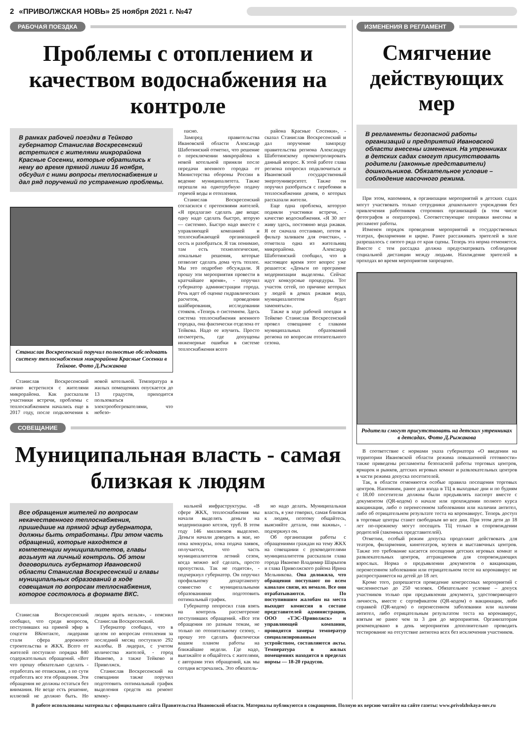2 «ПРИВОЛЖСКАЯ НОВЬ» 25 ноября 2021 г. №47
РАБОЧАЯ ПОЕЗДКА
Проблемы с отоплением и качеством водоснабжения на контроле
В рамках рабочей поездки в Тейково губернатор Станислав Воскресенский встретился с жителями микрорайона Красные Сосенки, которые обратились к нему во время прямой линии 16 ноября, обсудил с ними вопросы теплоснабжения и дал ряд поручений по устранению проблемы.
Станислав Воскресенский поручил полностью обследовать систему теплоснабжения микрорайона Красные Сосенки в Тейкове. Фото Д.Рыжакова
Станислав Воскресенский лично встретился с жителями микрорайона. Как рассказали участники встречи, проблемы с теплоснабжением начались еще в 2017 году, после подключения к новой котельной. Температура в жилых помещениях опускается до 13 градусов, приходится пользоваться электрообогревателями, что небезо-
пасно.
Зампред правительства Ивановской области Александр Шаботинский отметил, что решение о переключении микрорайона к новой котельной приняли после передачи военного городка от Министерства обороны России в ведение муниципалитета. Также перешли на однотрубную подачу горячей воды и отопления.
Станислав Воскресенский согласился с претензиями жителей. «Я предлагаю сделать две вещи: одну надо сделать быстро, вторую — системно. Быстро надо вместе с управляющей компанией и теплоснабжающей организацией сесть и разобраться. Я так понимаю, там есть технологические, локальные решения, которые позволят сделать дома чуть теплее. Мы это подробно обсуждали. Я прошу эти мероприятия провести в кратчайшее время», - поручил губернатор администрации города. Речь идет об оценке гидравлических расчетов, проведении шайбирования, исследовании стояков. «Теперь о системном. Здесь система теплоснабжения военного городка, она фактически отделена от Тейкова. Надо ее изучить. Просто посмотреть, где допущены инженерные ошибки в системе теплоснабжения всего
района Красные Сосенки», - сказал Станислав Воскресенский и дал поручение зампреду правительства региона Александру Шаботинскому проконтролировать данный вопрос. К этой работе глава региона попросил подключиться и Ивановский государственный энергоуниверситет. Также он поручил разобраться с перебоями в теплоснабжении домов, о которых рассказали жители.
Еще одна проблема, которую подняли участники встречи, - качество водоснабжения. «Я 30 лет живу здесь, постоянно вода ржавая. Я ее сначала отстаиваю, потом в фильтр заливаем для очистки», - отметила одна из жительниц микрорайона. Александр Шаботинский сообщил, что в настоящее время этот вопрос уже решается: «Деньги по программе модернизации выделены. Сейчас идут конкурсные процедуры. Тот участок сетей, по причине которых у людей в домах ржавая вода, муниципалитетом будет заменяться».
Также в ходе рабочей поездки в Тейково Станислав Воскресенский провел совещание с главами муниципальных образований региона по вопросам отопительного сезона.
СОВЕЩАНИЕ
Муниципальная власть - самая близкая к людям
Все обращения жителей по вопросам некачественного теплоснабжения, пришедшие на прямой эфир губернатора, должны быть отработаны. При этом часть обращений, которые находятся в компетенции муниципалитетов, главы возьмут на личный контроль. Об этом договорились губернатор Ивановской области Станислав Воскресенский и главы муниципальных образований в ходе совещания по вопросам теплоснабжения, которое состоялось в формате ВКС.
Станислав Воскресенский сообщил, что среди вопросов, поступивших на прямой эфир в соцсети ВКонтакте, лидерами стали сфера дорожного строительства и ЖКХ. Всего от жителей поступило порядка 840 содержательных обращений. «Вот что прошу обязательно сделать - отработать не отписками, а по сути отработать все эти обращения. Эти обращения не должны остаться без внимания. Не везде есть решение, иллюзий не должно быть. Но людям врать нельзя», - пояснил Станислав Воскресенский.
Губернатор сообщил, что в целом по вопросам отопления за последний месяц поступило 292 жалобы. В лидерах, с учетом количества жителей, - город Иваново, а также Тейково и Приволжск.
Станислав Воскресенский на совещании также поручил подготовить оптимальный график выделения средств на ремонт комму-
нальной инфраструктуры. «В сфере ЖКХ, теплоснабжения мы начали выделять деньги на модернизацию котлов, труб. В этом году 146 миллионов выделено. Деньги начали доводить в мае, но пока конкурсы, пока подача заявок, получается, что часть муниципалитетов летний сезон, когда можно всё сделать, просто пропустила. Так не годится», - подчеркнул губернатор. Он поручил профильному департаменту совместно с муниципальными образованиями подготовить оптимальный график.
Губернатор попросил глав взять на контроль рассмотрение поступивших обращений. «Все эти обращения по разным темам, не только по отопительному сезону, - прошу это сделать фактически вашим планом работы на ближайшие недели. Где надо, выезжайте и общайтесь с жителями, с авторами этих обращений, как мы сегодня встречались. Это обязатель-
но надо делать. Муниципальная власть, я уже говорил, самая близкая к людям, поэтому общайтесь, выясняйте детали, они важны», - подчеркнул он.
Об организации работы с обращениями граждан на тему ЖКХ на совещании с руководителями муниципалитетов рассказали глава города Иваново Владимир Шарыпов и глава Приволжского района Ирина Мельникова. Она доложила, что обращения поступают по всем каналам связи, их немало. Все они отрабатываются. По поступившим жалобам на места выходит комиссия в составе представителей администрации, ООО «ТЭС-Приволжск» и управляющей компании, проводятся замеры температур специализированным устройством, составляются акты. Температура в жилых помещениях находится в пределах нормы — 18-20 градусов.
ИЗМЕНЕНИЯ В РЕГЛАМЕНТ
Смягчение действующих мер
В регламенты безопасной работы организаций и предприятий Ивановской области внесены изменения. На утренниках в детских садах смогут присутствовать родители (законные представители) дошкольников. Обязательное условие – соблюдение масочного режима.
При этом, напомним, в организации мероприятий в детских садах могут участвовать только сотрудники дошкольного учреждения без привлечения работников сторонних организаций (в том числе фотографов и операторов). Соответствующие поправки внесены в регламент работы.
Изменен порядок проведения мероприятий в государственных театрах, филармонии и цирке. Ранее рассаживать зрителей в зале разрешалось с пятого ряда от края сцены. Теперь эта норма отменяется. Вместе с тем рассадка должна предусматривать соблюдение социальной дистанции между людьми. Нахождение зрителей в проходах во время мероприятия запрещено.
Родители смогут присутствовать на детских утренниках в детсадах. Фото Д.Рыжакова
В соответствие с нормами указа губернатора «О введении на территории Ивановской области режима повышенной готовности» также приведены регламенты безопасной работы торговых центров, ярмарок и рынков, детских игровых комнат и развлекательных центров в части режима допуска посетителей.
Так, в области отменяются особые правила посещения торговых центров. Напомним, ранее для входа в ТЦ в выходные дни и по будням с 18.00 посетители должны были предъявлять паспорт вместе с документом (QR-кодом) о начале или прохождении полного курса вакцинации, либо о перенесенном заболевании или наличии антител, либо об отрицательном результате теста на коронавирус. Теперь доступ в торговые центры станет свободным во все дни. При этом дети до 18 лет по-прежнему могут посещать ТЦ только в сопровождении родителей (законных представителей).
Отметим, особый режим допуска продолжит действовать для театров, филармонии, кинотеатров, музеев и выставочных центров. Также это требование касается посещения детских игровых комнат и развлекательных центров, аттракционов для сопровождающих взрослых. Норма о предъявлении документов о вакцинации, перенесенном заболевании или отрицательном тесте на коронавирус не распространяется на детей до 18 лет.
Кроме того, разрешается проведение конгрессных мероприятий с численностью до 250 человек. Обязательное условие – допуск участников только при предъявлении документа, удостоверяющего личность, вместе с сертификатом (QR-кодом) о вакцинации, либо справкой (QR-кодом) о перенесенном заболевании или наличии антител, либо отрицательным результатом теста на коронавирус, взятым не ранее чем за 3 дня до мероприятия. Организаторам рекомендовано в день мероприятия дополнительно проводить тестирование на отсутствие антигена всех без исключения участников.
В работе использованы материалы с официального сайта Правительства Ивановской области. Материалы публикуются в сокращении. Полную их версию читайте на сайте газеты: www.privolzhskaya-nov.ru